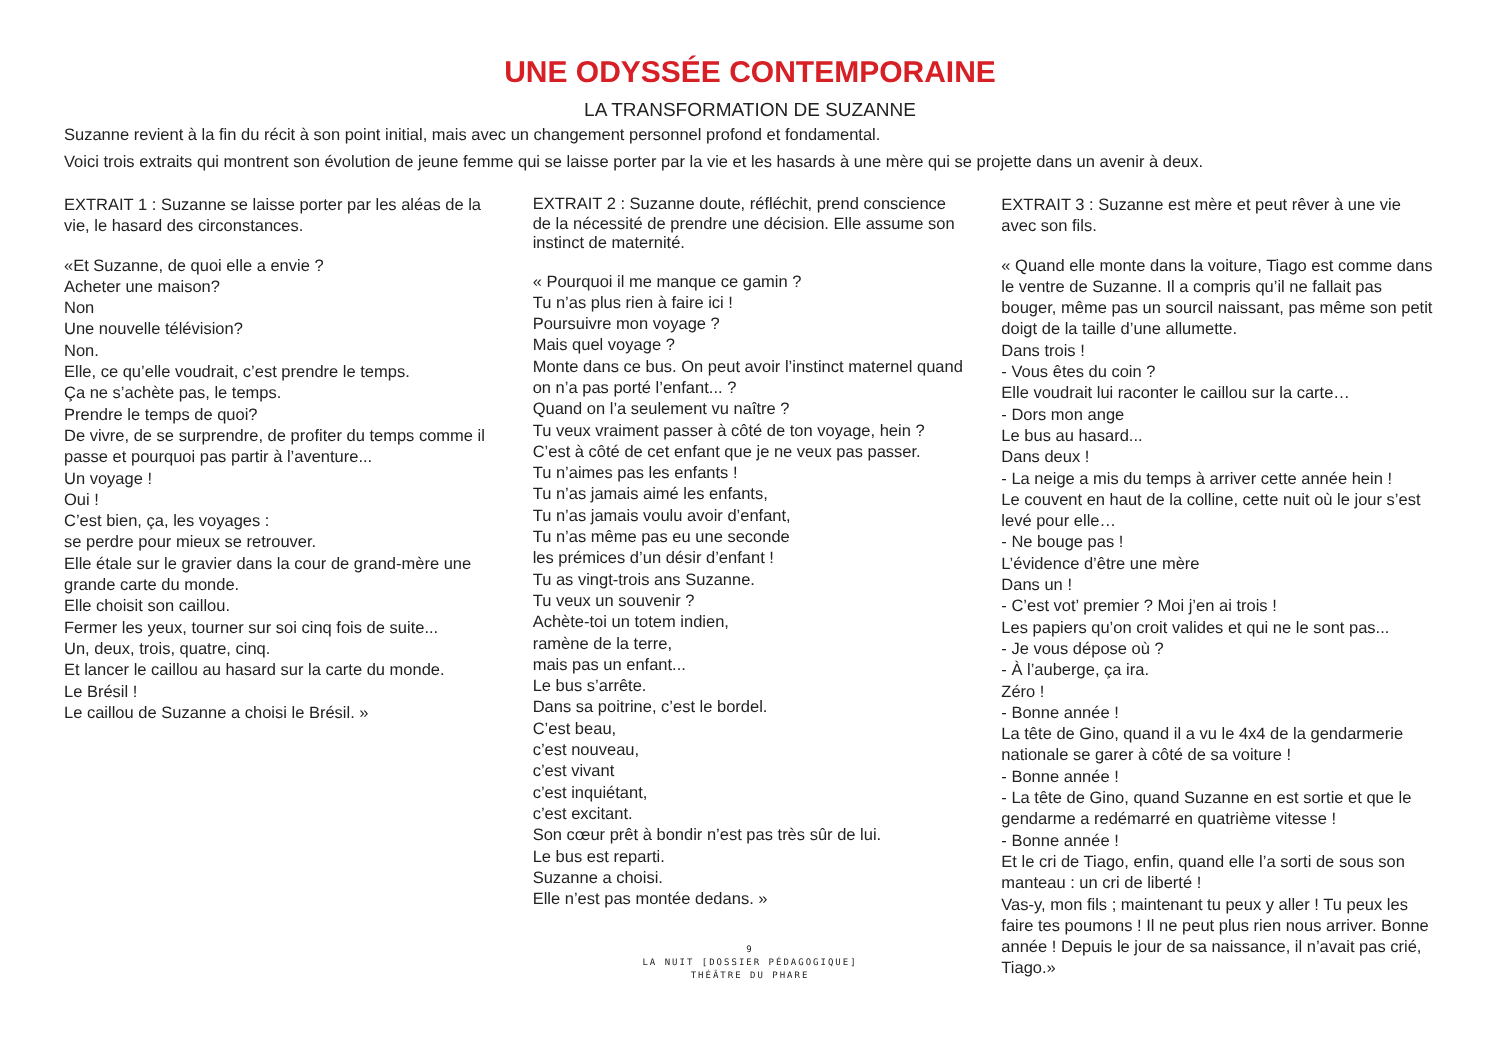UNE ODYSSÉE CONTEMPORAINE
LA TRANSFORMATION DE SUZANNE
Suzanne revient à la fin du récit à son point initial, mais avec un changement personnel profond et fondamental.
Voici trois extraits qui montrent son évolution de jeune femme qui se laisse porter par la vie et les hasards à une mère qui se projette dans un avenir à deux.
EXTRAIT 1 : Suzanne se laisse porter par les aléas de la vie, le hasard des circonstances.
«Et Suzanne, de quoi elle a envie ?
Acheter une maison?
Non
Une nouvelle télévision?
Non.
Elle, ce qu’elle voudrait, c’est prendre le temps.
Ça ne s’achète pas, le temps.
Prendre le temps de quoi?
De vivre, de se surprendre, de profiter du temps comme il passe et pourquoi pas partir à l’aventure...
Un voyage !
Oui !
C’est bien, ça, les voyages :
se perdre pour mieux se retrouver.
Elle étale sur le gravier dans la cour de grand-mère une grande carte du monde.
Elle choisit son caillou.
Fermer les yeux, tourner sur soi cinq fois de suite...
Un, deux, trois, quatre, cinq.
Et lancer le caillou au hasard sur la carte du monde.
Le Brésil !
Le caillou de Suzanne a choisi le Brésil. »
EXTRAIT 2 : Suzanne doute, réfléchit, prend conscience de la nécessité de prendre une décision. Elle assume son instinct de maternité.
« Pourquoi il me manque ce gamin ?
Tu n’as plus rien à faire ici !
Poursuivre mon voyage ?
Mais quel voyage ?
Monte dans ce bus. On peut avoir l’instinct maternel quand on n’a pas porté l’enfant... ?
Quand on l’a seulement vu naître ?
Tu veux vraiment passer à côté de ton voyage, hein ?
C’est à côté de cet enfant que je ne veux pas passer.
Tu n’aimes pas les enfants !
Tu n’as jamais aimé les enfants,
Tu n’as jamais voulu avoir d’enfant,
Tu n’as même pas eu une seconde
les prémices d’un désir d’enfant !
Tu as vingt-trois ans Suzanne.
Tu veux un souvenir ?
Achète-toi un totem indien,
ramène de la terre,
mais pas un enfant...
Le bus s’arrête.
Dans sa poitrine, c’est le bordel.
C’est beau,
c’est nouveau,
c’est vivant
c’est inquiétant,
c’est excitant.
Son cœur prêt à bondir n’est pas très sûr de lui.
Le bus est reparti.
Suzanne a choisi.
Elle n’est pas montée dedans. »
9
LA NUIT [DOSSIER PÉDAGOGIQUE]
THÉÂTRE DU PHARE
EXTRAIT 3 : Suzanne est mère et peut rêver à une vie avec son fils.
« Quand elle monte dans la voiture, Tiago est comme dans le ventre de Suzanne. Il a compris qu’il ne fallait pas bouger, même pas un sourcil naissant, pas même son petit doigt de la taille d’une allumette.
Dans trois !
- Vous êtes du coin ?
Elle voudrait lui raconter le caillou sur la carte…
- Dors mon ange
Le bus au hasard...
Dans deux !
- La neige a mis du temps à arriver cette année hein !
Le couvent en haut de la colline, cette nuit où le jour s’est levé pour elle…
- Ne bouge pas !
L’évidence d’être une mère
Dans un !
- C’est vot’ premier ? Moi j’en ai trois !
Les papiers qu’on croit valides et qui ne le sont pas...
- Je vous dépose où ?
- À l’auberge, ça ira.
Zéro !
- Bonne année !
La tête de Gino, quand il a vu le 4x4 de la gendarmerie nationale se garer à côté de sa voiture !
- Bonne année !
- La tête de Gino, quand Suzanne en est sortie et que le gendarme a redémarré en quatrième vitesse !
- Bonne année !
Et le cri de Tiago, enfin, quand elle l’a sorti de sous son manteau : un cri de liberté !
Vas-y, mon fils ; maintenant tu peux y aller ! Tu peux les faire tes poumons ! Il ne peut plus rien nous arriver. Bonne année ! Depuis le jour de sa naissance, il n’avait pas crié, Tiago.»